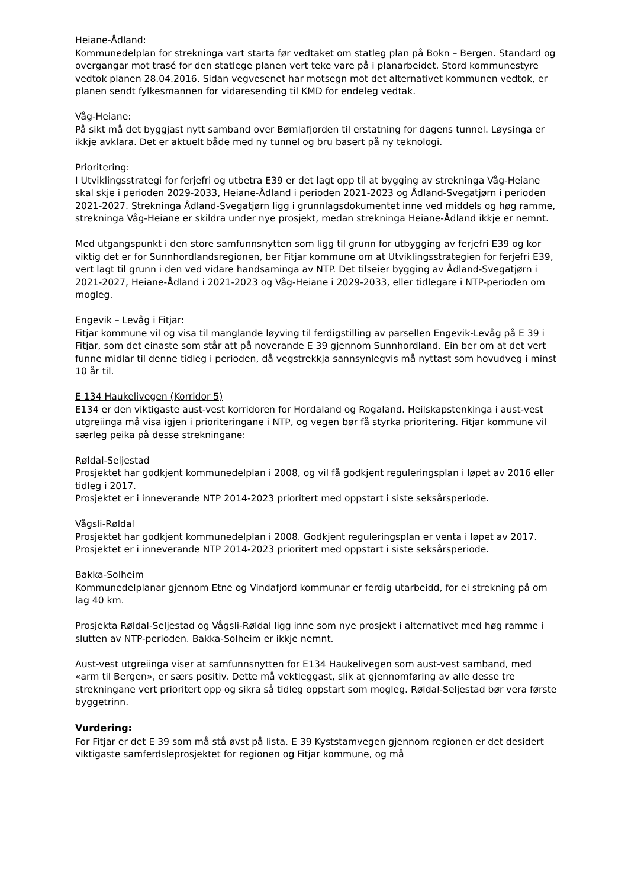Heiane-Ådland:
Kommunedelplan for strekninga vart starta før vedtaket om statleg plan på Bokn – Bergen. Standard og overgangar mot trasé for den statlege planen vert teke vare på i planarbeidet. Stord kommunestyre vedtok planen 28.04.2016. Sidan vegvesenet har motsegn mot det alternativet kommunen vedtok, er planen sendt fylkesmannen for vidaresending til KMD for endeleg vedtak.
Våg-Heiane:
På sikt må det byggjast nytt samband over Bømlafjorden til erstatning for dagens tunnel. Løysinga er ikkje avklara. Det er aktuelt både med ny tunnel og bru basert på ny teknologi.
Prioritering:
I Utviklingsstrategi for ferjefri og utbetra E39 er det lagt opp til at bygging av strekninga Våg-Heiane skal skje i perioden 2029-2033, Heiane-Ådland i perioden 2021-2023 og Ådland-Svegatjørn i perioden 2021-2027. Strekninga Ådland-Svegatjørn ligg i grunnlagsdokumentet inne ved middels og høg ramme, strekninga Våg-Heiane er skildra under nye prosjekt, medan strekninga Heiane-Ådland ikkje er nemnt.
Med utgangspunkt i den store samfunnsnytten som ligg til grunn for utbygging av ferjefri E39 og kor viktig det er for Sunnhordlandsregionen, ber Fitjar kommune om at Utviklingsstrategien for ferjefri E39, vert lagt til grunn i den ved vidare handsaminga av NTP. Det tilseier bygging av Ådland-Svegatjørn i 2021-2027, Heiane-Ådland i 2021-2023 og Våg-Heiane i 2029-2033, eller tidlegare i NTP-perioden om mogleg.
Engevik – Levåg i Fitjar:
Fitjar kommune vil og visa til manglande løyving til ferdigstilling av parsellen Engevik-Levåg på E 39 i Fitjar, som det einaste som står att på noverande E 39 gjennom Sunnhordland. Ein ber om at det vert funne midlar til denne tidleg i perioden, då vegstrekkja sannsynlegvis må nyttast som hovudveg i minst 10 år til.
E 134 Haukelivegen (Korridor 5)
E134 er den viktigaste aust-vest korridoren for Hordaland og Rogaland. Heilskapstenkinga i aust-vest utgreiinga må visa igjen i prioriteringane i NTP, og vegen bør få styrka prioritering. Fitjar kommune vil særleg peika på desse strekningane:
Røldal-Seljestad
Prosjektet har godkjent kommunedelplan i 2008, og vil få godkjent reguleringsplan i løpet av 2016 eller tidleg i 2017.
Prosjektet er i inneverande NTP 2014-2023 prioritert med oppstart i siste seksårsperiode.
Vågsli-Røldal
Prosjektet har godkjent kommunedelplan i 2008. Godkjent reguleringsplan er venta i løpet av 2017. Prosjektet er i inneverande NTP 2014-2023 prioritert med oppstart i siste seksårsperiode.
Bakka-Solheim
Kommunedelplanar gjennom Etne og Vindafjord kommunar er ferdig utarbeidd, for ei strekning på om lag 40 km.
Prosjekta Røldal-Seljestad og Vågsli-Røldal ligg inne som nye prosjekt i alternativet med høg ramme i slutten av NTP-perioden. Bakka-Solheim er ikkje nemnt.
Aust-vest utgreiinga viser at samfunnsnytten for E134 Haukelivegen som aust-vest samband, med «arm til Bergen», er særs positiv. Dette må vektleggast, slik at gjennomføring av alle desse tre strekningane vert prioritert opp og sikra så tidleg oppstart som mogleg. Røldal-Seljestad bør vera første byggetrinn.
Vurdering:
For Fitjar er det E 39 som må stå øvst på lista. E 39 Kyststamvegen gjennom regionen er det desidert viktigaste samferdsleprosjektet for regionen og Fitjar kommune, og må